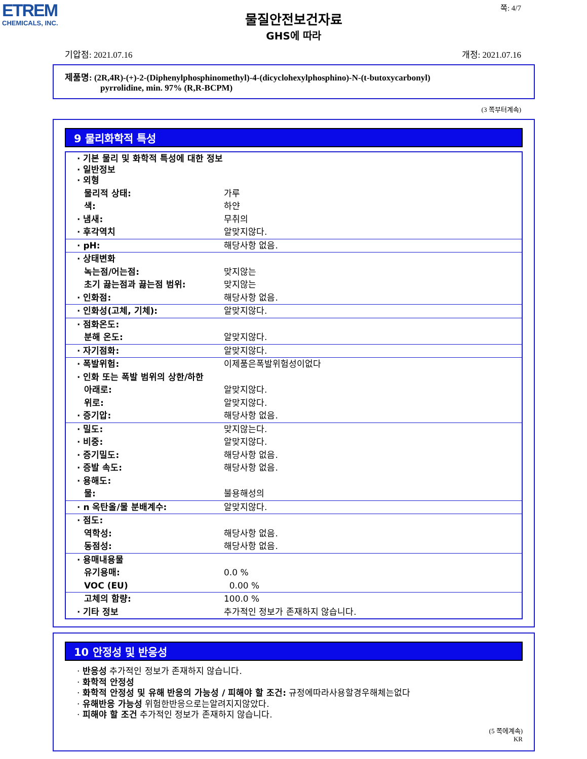ETREM
CHEMICALS, INC.
쪽: 4/7
물질안전보건자료
GHS에 따라
기압점: 2021.07.16 개정: 2021.07.16
제품명: (2R,4R)-(+)-2-(Diphenylphosphinomethyl)-4-(dicyclohexylphosphino)-N-(t-butoxycarbonyl)
pyrrolidine, min. 97% (R,R-BCPM)
(3 쪽부터계속)
9 물리화학적 특성
| · 기본 물리 및 화학적 특성에 대한 정보 · 일반정보 · 외형 | |
| 물리적 상태: | 가루 |
| 색: | 하얀 |
| · 냄새: | 무취의 |
| · 후각역치 | 알맞지않다. |
| · pH: | 해당사항 없음. |
| · 상태변화 | |
| 녹는점/어는점: | 맞지않는 |
| 초기 끓는점과 끓는점 범위: | 맞지않는 |
| · 인화점: | 해당사항 없음. |
| · 인화성(고체, 기체): | 알맞지않다. |
| · 점화온도: | |
| 분해 온도: | 알맞지않다. |
| · 자기점화: | 알맞지않다. |
| · 폭발위험: | 이제품은폭발위험성이없다 |
| · 인화 또는 폭발 범위의 상한/하한 | |
| 아래로: | 알맞지않다. |
| 위로: | 알맞지않다. |
| · 증기압: | 해당사항 없음. |
| · 밀도: | 맞지않는다. |
| · 비중: | 알맞지않다. |
| · 증기밀도: | 해당사항 없음. |
| · 증발 속도: | 해당사항 없음. |
| · 용해도: | |
| 물: | 불용해성의 |
| · n 옥탄올/물 분배계수: | 알맞지않다. |
| · 점도: | |
| 역학성: | 해당사항 없음. |
| 동점성: | 해당사항 없음. |
| · 용매내용물 | |
| 유기용매: | 0.0 % |
| VOC (EU) | 0.00 % |
| 고체의 함량: | 100.0 % |
| · 기타 정보 | 추가적인 정보가 존재하지 않습니다. |
10 안정성 및 반응성
· 반응성 추가적인 정보가 존재하지 않습니다.
· 화학적 안정성
· 화학적 안정성 및 유해 반응의 가능성 / 피해야 할 조건: 규정에따라사용할경우해체는없다
· 유해반응 가능성 위험한반응으로는알려지지않았다.
· 피해야 할 조건 추가적인 정보가 존재하지 않습니다.
(5 쪽에계속)
KR